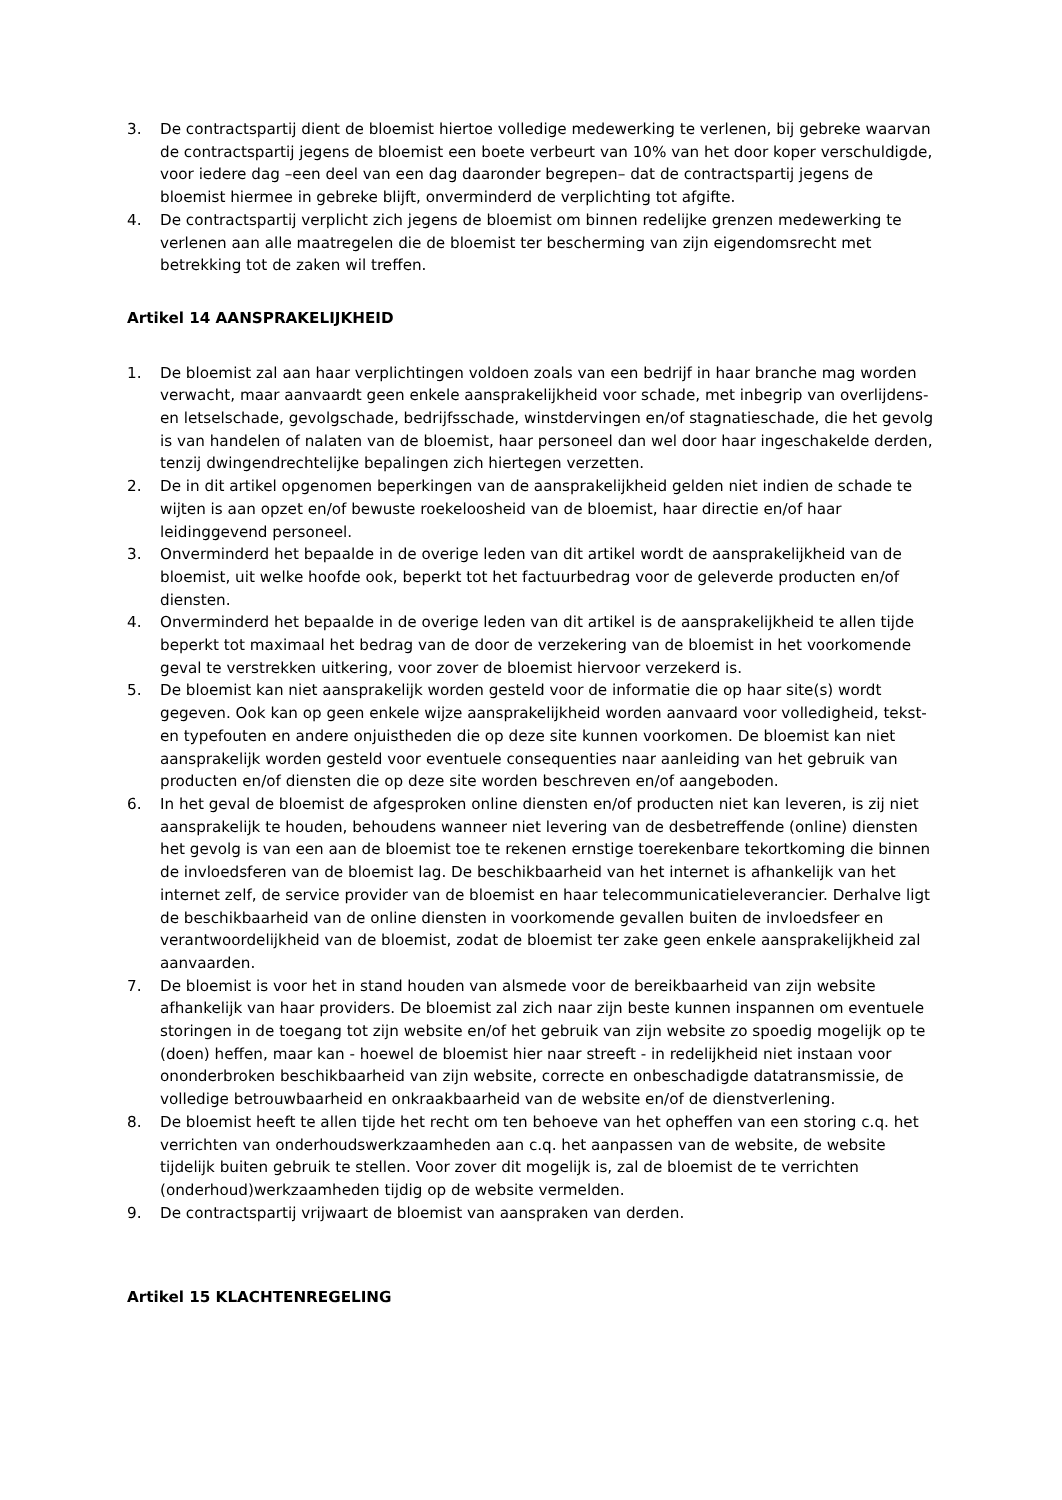3. De contractspartij dient de bloemist hiertoe volledige medewerking te verlenen, bij gebreke waarvan de contractspartij jegens de bloemist een boete verbeurt van 10% van het door koper verschuldigde, voor iedere dag –een deel van een dag daaronder begrepen– dat de contractspartij jegens de bloemist hiermee in gebreke blijft, onverminderd de verplichting tot afgifte.
4. De contractspartij verplicht zich jegens de bloemist om binnen redelijke grenzen medewerking te verlenen aan alle maatregelen die de bloemist ter bescherming van zijn eigendomsrecht met betrekking tot de zaken wil treffen.
Artikel 14 AANSPRAKELIJKHEID
1. De bloemist zal aan haar verplichtingen voldoen zoals van een bedrijf in haar branche mag worden verwacht, maar aanvaardt geen enkele aansprakelijkheid voor schade, met inbegrip van overlijdens- en letselschade, gevolgschade, bedrijfsschade, winstdervingen en/of stagnatieschade, die het gevolg is van handelen of nalaten van de bloemist, haar personeel dan wel door haar ingeschakelde derden, tenzij dwingendrechtelijke bepalingen zich hiertegen verzetten.
2. De in dit artikel opgenomen beperkingen van de aansprakelijkheid gelden niet indien de schade te wijten is aan opzet en/of bewuste roekeloosheid van de bloemist, haar directie en/of haar leidinggevend personeel.
3. Onverminderd het bepaalde in de overige leden van dit artikel wordt de aansprakelijkheid van de bloemist, uit welke hoofde ook, beperkt tot het factuurbedrag voor de geleverde producten en/of diensten.
4. Onverminderd het bepaalde in de overige leden van dit artikel is de aansprakelijkheid te allen tijde beperkt tot maximaal het bedrag van de door de verzekering van de bloemist in het voorkomende geval te verstrekken uitkering, voor zover de bloemist hiervoor verzekerd is.
5. De bloemist kan niet aansprakelijk worden gesteld voor de informatie die op haar site(s) wordt gegeven. Ook kan op geen enkele wijze aansprakelijkheid worden aanvaard voor volledigheid, tekst- en typefouten en andere onjuistheden die op deze site kunnen voorkomen. De bloemist kan niet aansprakelijk worden gesteld voor eventuele consequenties naar aanleiding van het gebruik van producten en/of diensten die op deze site worden beschreven en/of aangeboden.
6. In het geval de bloemist de afgesproken online diensten en/of producten niet kan leveren, is zij niet aansprakelijk te houden, behoudens wanneer niet levering van de desbetreffende (online) diensten het gevolg is van een aan de bloemist toe te rekenen ernstige toerekenbare tekortkoming die binnen de invloedsferen van de bloemist lag. De beschikbaarheid van het internet is afhankelijk van het internet zelf, de service provider van de bloemist en haar telecommunicatieleverancier. Derhalve ligt de beschikbaarheid van de online diensten in voorkomende gevallen buiten de invloedsfeer en verantwoordelijkheid van de bloemist, zodat de bloemist ter zake geen enkele aansprakelijkheid zal aanvaarden.
7. De bloemist is voor het in stand houden van alsmede voor de bereikbaarheid van zijn website afhankelijk van haar providers. De bloemist zal zich naar zijn beste kunnen inspannen om eventuele storingen in de toegang tot zijn website en/of het gebruik van zijn website zo spoedig mogelijk op te (doen) heffen, maar kan - hoewel de bloemist hier naar streeft - in redelijkheid niet instaan voor ononderbroken beschikbaarheid van zijn website, correcte en onbeschadigde datatransmissie, de volledige betrouwbaarheid en onkraakbaarheid van de website en/of de dienstverlening.
8. De bloemist heeft te allen tijde het recht om ten behoeve van het opheffen van een storing c.q. het verrichten van onderhoudswerkzaamheden aan c.q. het aanpassen van de website, de website tijdelijk buiten gebruik te stellen. Voor zover dit mogelijk is, zal de bloemist de te verrichten (onderhoud)werkzaamheden tijdig op de website vermelden.
9. De contractspartij vrijwaart de bloemist van aanspraken van derden.
Artikel 15 KLACHTENREGELING